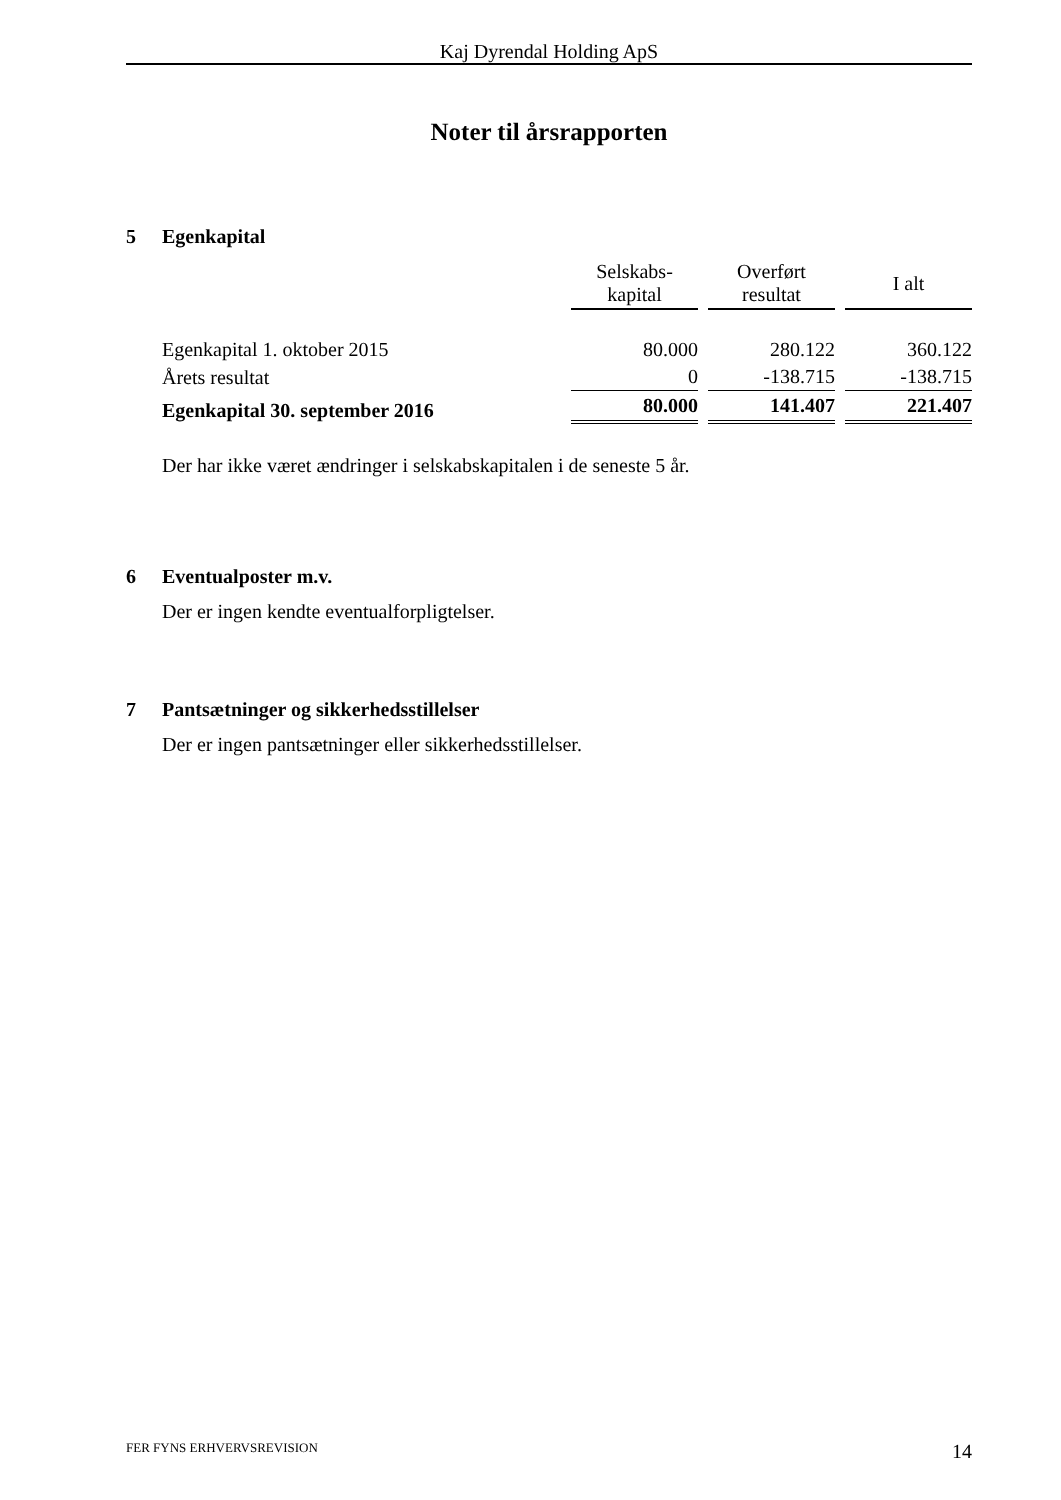Kaj Dyrendal Holding ApS
Noter til årsrapporten
5 Egenkapital
| | Selskabs- kapital | Overført resultat | I alt |
| --- | --- | --- | --- |
| Egenkapital 1. oktober 2015 | 80.000 | 280.122 | 360.122 |
| Årets resultat | 0 | -138.715 | -138.715 |
| Egenkapital 30. september 2016 | 80.000 | 141.407 | 221.407 |
Der har ikke været ændringer i selskabskapitalen i de seneste 5 år.
6 Eventualposter m.v.
Der er ingen kendte eventualforpligtelser.
7 Pantsætninger og sikkerhedsstillelser
Der er ingen pantsætninger eller sikkerhedsstillelser.
FER FYNS ERHVERVSREVISION 14